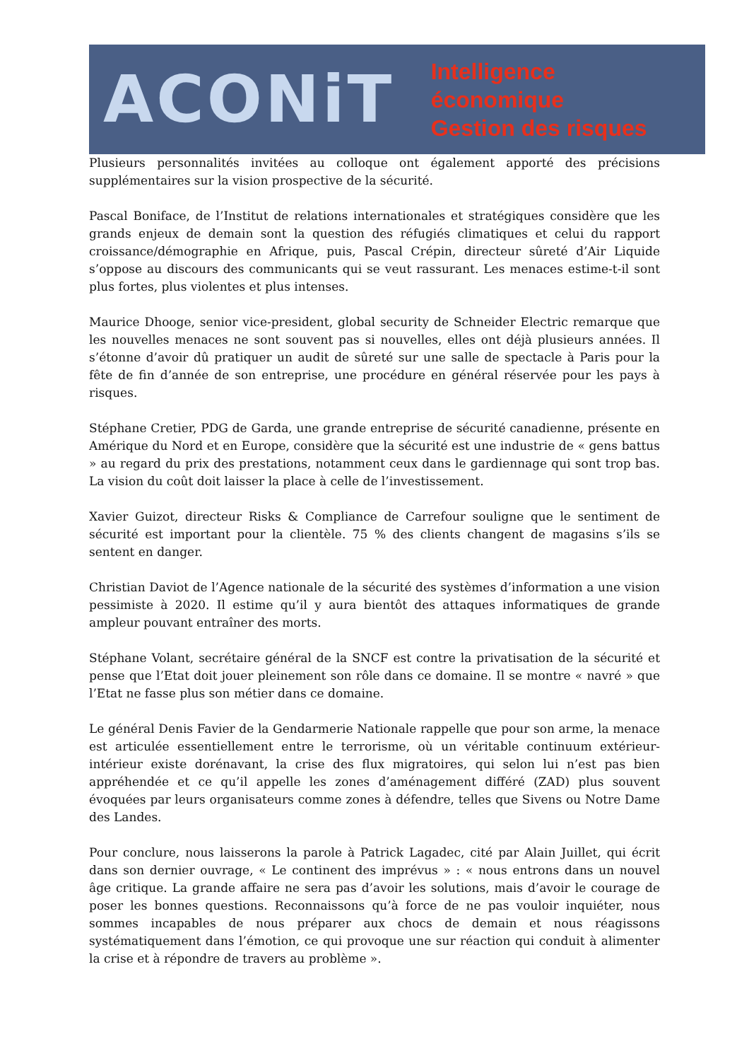ACONiT
Intelligence économique
Gestion des risques
Plusieurs personnalités invitées au colloque ont également apporté des précisions supplémentaires sur la vision prospective de la sécurité.
Pascal Boniface, de l’Institut de relations internationales et stratégiques considère que les grands enjeux de demain sont la question des réfugiés climatiques et celui du rapport croissance/démographie en Afrique, puis, Pascal Crépin, directeur sûreté d’Air Liquide s’oppose au discours des communicants qui se veut rassurant. Les menaces estime-t-il sont plus fortes, plus violentes et plus intenses.
Maurice Dhooge, senior vice-president, global security de Schneider Electric remarque que les nouvelles menaces ne sont souvent pas si nouvelles, elles ont déjà plusieurs années. Il s’étonne d’avoir dû pratiquer un audit de sûreté sur une salle de spectacle à Paris pour la fête de fin d’année de son entreprise, une procédure en général réservée pour les pays à risques.
Stéphane Cretier, PDG de Garda, une grande entreprise de sécurité canadienne, présente en Amérique du Nord et en Europe, considère que la sécurité est une industrie de « gens battus » au regard du prix des prestations, notamment ceux dans le gardiennage qui sont trop bas. La vision du coût doit laisser la place à celle de l’investissement.
Xavier Guizot, directeur Risks & Compliance de Carrefour souligne que le sentiment de sécurité est important pour la clientèle. 75 % des clients changent de magasins s’ils se sentent en danger.
Christian Daviot de l’Agence nationale de la sécurité des systèmes d’information a une vision pessimiste à 2020. Il estime qu’il y aura bientôt des attaques informatiques de grande ampleur pouvant entraîner des morts.
Stéphane Volant, secrétaire général de la SNCF est contre la privatisation de la sécurité et pense que l’Etat doit jouer pleinement son rôle dans ce domaine. Il se montre « navré » que l’Etat ne fasse plus son métier dans ce domaine.
Le général Denis Favier de la Gendarmerie Nationale rappelle que pour son arme, la menace est articulée essentiellement entre le terrorisme, où un véritable continuum extérieur-intérieur existe dorénavant, la crise des flux migratoires, qui selon lui n’est pas bien appréhendée et ce qu’il appelle les zones d’aménagement différé (ZAD) plus souvent évoquées par leurs organisateurs comme zones à défendre, telles que Sivens ou Notre Dame des Landes.
Pour conclure, nous laisserons la parole à Patrick Lagadec, cité par Alain Juillet, qui écrit dans son dernier ouvrage, « Le continent des imprévus » : « nous entrons dans un nouvel âge critique. La grande affaire ne sera pas d’avoir les solutions, mais d’avoir le courage de poser les bonnes questions. Reconnaissons qu’à force de ne pas vouloir inquiéter, nous sommes incapables de nous préparer aux chocs de demain et nous réagissons systématiquement dans l’émotion, ce qui provoque une sur réaction qui conduit à alimenter la crise et à répondre de travers au problème ».